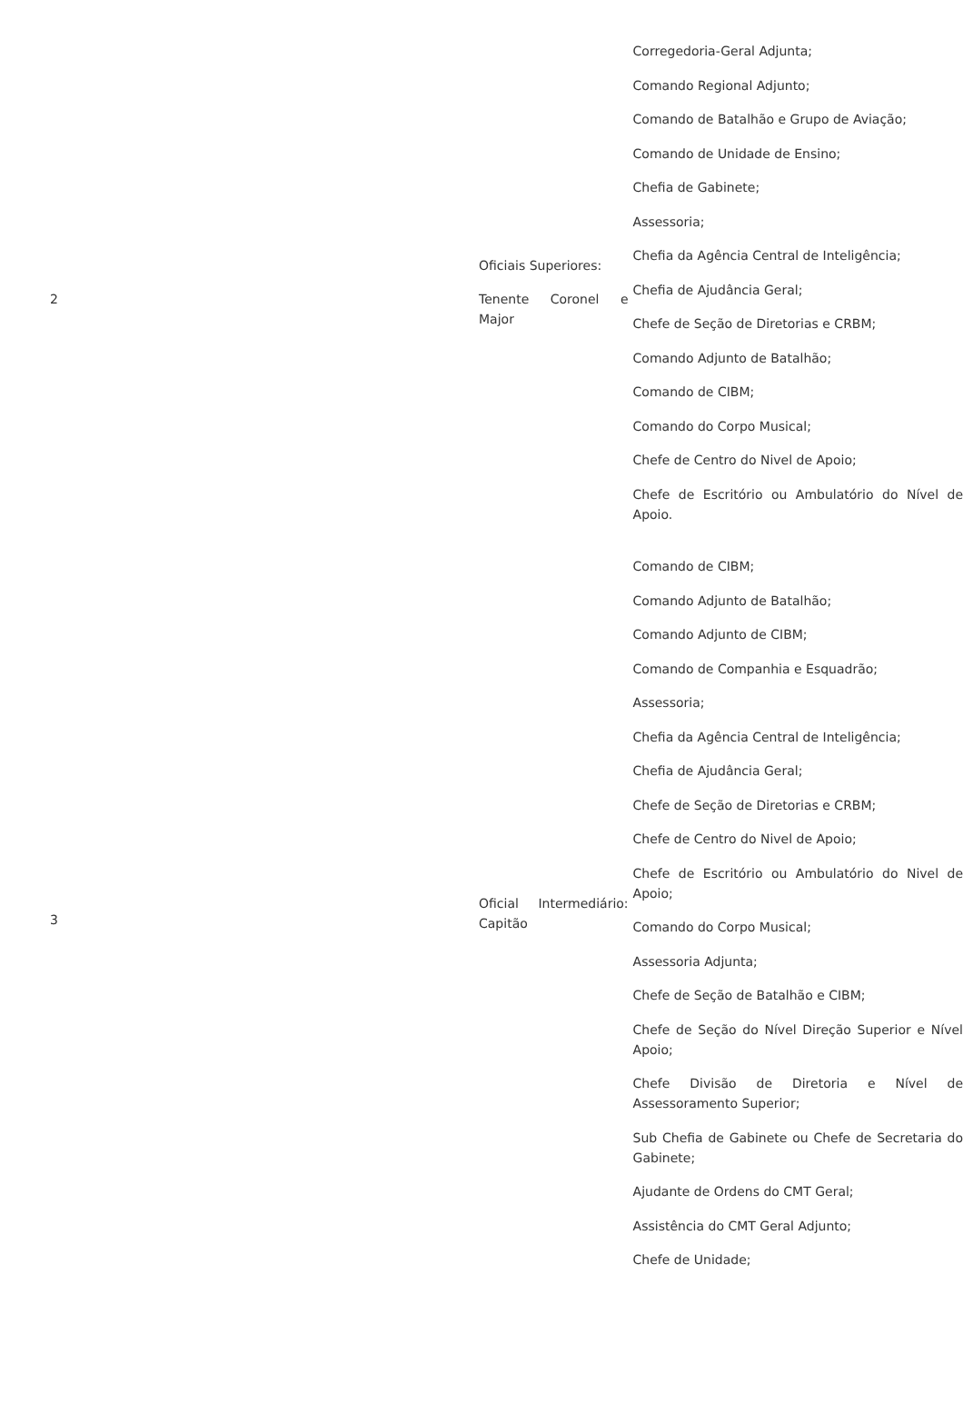| 2 | Oficiais Superiores: Tenente Coronel e Major | Corregedoria-Geral Adjunta; Comando Regional Adjunto; Comando de Batalhão e Grupo de Aviação; Comando de Unidade de Ensino; Chefia de Gabinete; Assessoria; Chefia da Agência Central de Inteligência; Chefia de Ajudância Geral; Chefe de Seção de Diretorias e CRBM; Comando Adjunto de Batalhão; Comando de CIBM; Comando do Corpo Musical; Chefe de Centro do Nivel de Apoio; Chefe de Escritório ou Ambulatório do Nível de Apoio. |
| 3 | Oficial Intermediário: Capitão | Comando de CIBM; Comando Adjunto de Batalhão; Comando Adjunto de CIBM; Comando de Companhia e Esquadrão; Assessoria; Chefia da Agência Central de Inteligência; Chefia de Ajudância Geral; Chefe de Seção de Diretorias e CRBM; Chefe de Centro do Nivel de Apoio; Chefe de Escritório ou Ambulatório do Nivel de Apoio; Comando do Corpo Musical; Assessoria Adjunta; Chefe de Seção de Batalhão e CIBM; Chefe de Seção do Nível Direção Superior e Nível Apoio; Chefe Divisão de Diretoria e Nível de Assessoramento Superior; Sub Chefia de Gabinete ou Chefe de Secretaria do Gabinete; Ajudante de Ordens do CMT Geral; Assistência do CMT Geral Adjunto; Chefe de Unidade; |